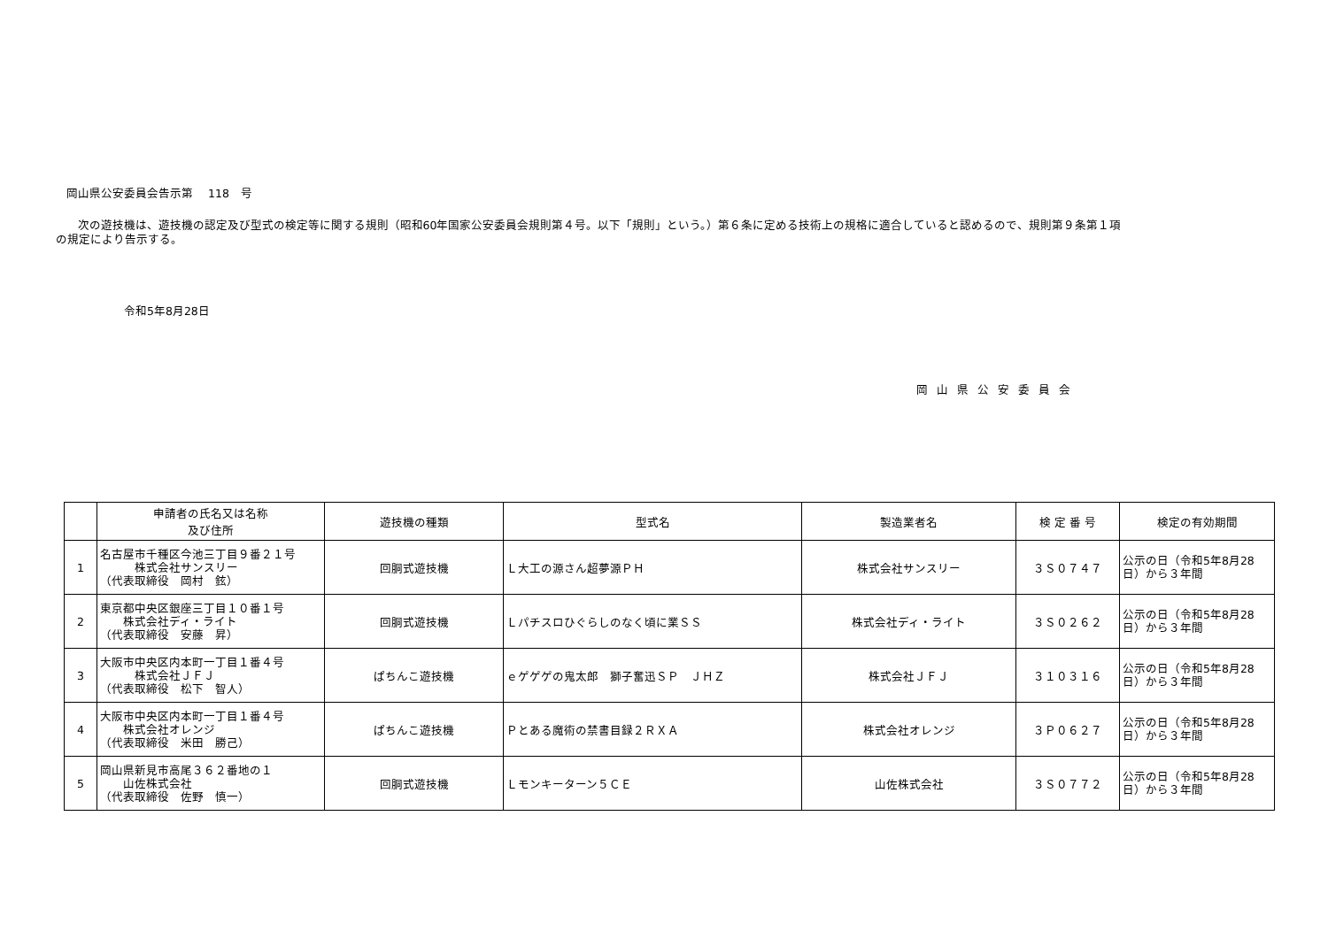岡山県公安委員会告示第　 118　号
次の遊技機は、遊技機の認定及び型式の検定等に関する規則（昭和60年国家公安委員会規則第４号。以下「規則」という。）第６条に定める技術上の規格に適合していると認めるので、規則第９条第１項
の規定により告示する。
令和5年8月28日
岡山県公安委員会
| | 申請者の氏名又は名称 及び住所 | 遊技機の種類 | 型式名 | 製造業者名 | 検 定 番 号 | 検定の有効期間 |
| --- | --- | --- | --- | --- | --- | --- |
| 1 | 名古屋市千種区今池三丁目９番２１号 株式会社サンスリー （代表取締役 岡村 鉉） | 回胴式遊技機 | Ｌ大工の源さん超夢源ＰＨ | 株式会社サンスリー | ３Ｓ０７４７ | 公示の日（令和5年8月28日）から３年間 |
| 2 | 東京都中央区銀座三丁目１０番１号 株式会社ディ・ライト （代表取締役 安藤 昇） | 回胴式遊技機 | Ｌパチスロひぐらしのなく頃に業ＳＳ | 株式会社ディ・ライト | ３Ｓ０２６２ | 公示の日（令和5年8月28日）から３年間 |
| 3 | 大阪市中央区内本町一丁目１番４号 株式会社ＪＦＪ （代表取締役 松下 智人） | ぱちんこ遊技機 | ｅゲゲゲの鬼太郎 獅子奮迅ＳＰ ＪＨＺ | 株式会社ＪＦＪ | ３１０３１６ | 公示の日（令和5年8月28日）から３年間 |
| 4 | 大阪市中央区内本町一丁目１番４号 株式会社オレンジ （代表取締役 米田 勝己） | ぱちんこ遊技機 | Ｐとある魔術の禁書目録２ＲＸＡ | 株式会社オレンジ | ３Ｐ０６２７ | 公示の日（令和5年8月28日）から３年間 |
| 5 | 岡山県新見市高尾３６２番地の１ 山佐株式会社 （代表取締役 佐野 慎一） | 回胴式遊技機 | Ｌモンキーターン５ＣＥ | 山佐株式会社 | ３Ｓ０７７２ | 公示の日（令和5年8月28日）から３年間 |